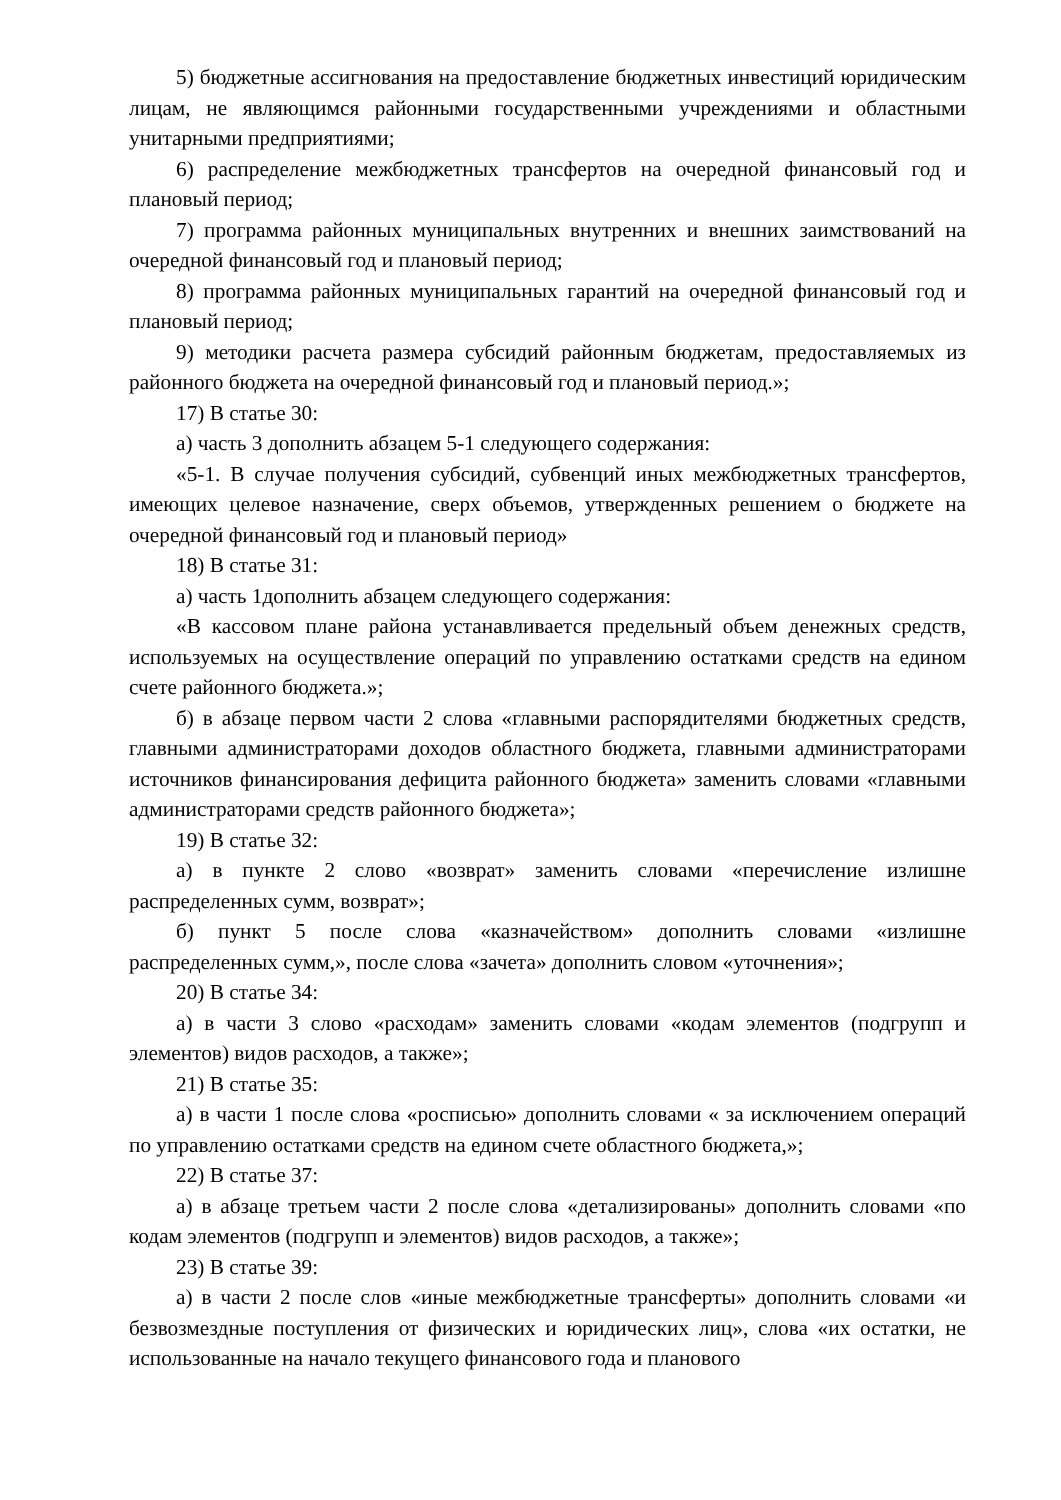5) бюджетные ассигнования на предоставление бюджетных инвестиций юридическим лицам, не являющимся районными государственными учреждениями и областными унитарными предприятиями;
6) распределение межбюджетных трансфертов на очередной финансовый год и плановый период;
7) программа районных муниципальных внутренних и внешних заимствований на очередной финансовый год и плановый период;
8) программа районных муниципальных гарантий на очередной финансовый год и плановый период;
9) методики расчета размера субсидий районным бюджетам, предоставляемых из районного бюджета на очередной финансовый год и плановый период.»;
17) В статье 30:
а) часть 3 дополнить абзацем 5-1 следующего содержания:
«5-1. В случае получения субсидий, субвенций иных межбюджетных трансфертов, имеющих целевое назначение, сверх объемов, утвержденных решением о бюджете на очередной финансовый год и плановый период»
18) В статье 31:
а) часть 1дополнить абзацем следующего содержания:
«В кассовом плане района устанавливается предельный объем денежных средств, используемых на осуществление операций по управлению остатками средств на едином счете районного бюджета.»;
б) в абзаце первом части 2 слова «главными распорядителями бюджетных средств, главными администраторами доходов областного бюджета, главными администраторами источников финансирования дефицита районного бюджета» заменить словами «главными администраторами средств районного бюджета»;
19) В статье 32:
а) в пункте 2 слово «возврат» заменить словами «перечисление излишне распределенных сумм, возврат»;
б) пункт 5 после слова «казначейством» дополнить словами «излишне распределенных сумм,», после слова «зачета» дополнить словом «уточнения»;
20) В статье 34:
а) в части 3 слово «расходам» заменить словами «кодам элементов (подгрупп и элементов) видов расходов, а также»;
21) В статье 35:
а) в части 1 после слова «росписью» дополнить словами « за исключением операций по управлению остатками средств на едином счете областного бюджета,»;
22) В статье 37:
а) в абзаце третьем части 2 после слова «детализированы» дополнить словами «по кодам элементов (подгрупп и элементов) видов расходов, а также»;
23) В статье 39:
а) в части 2 после слов «иные межбюджетные трансферты» дополнить словами «и безвозмездные поступления от физических и юридических лиц», слова «их остатки, не использованные на начало текущего финансового года и планового